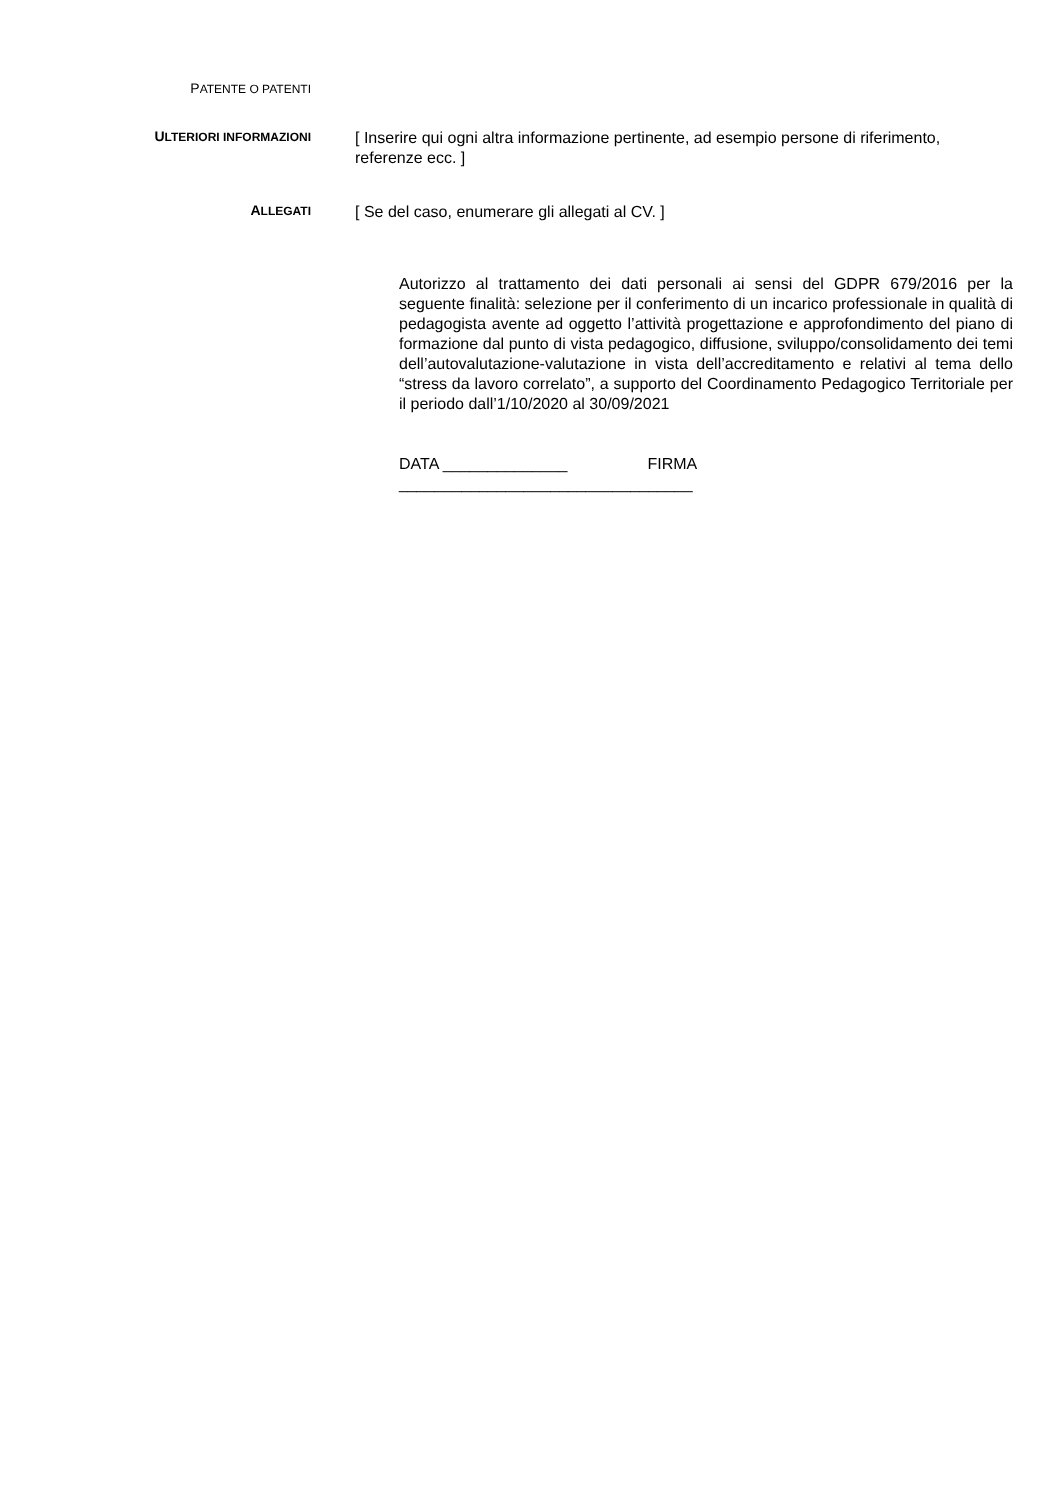PATENTE O PATENTI
ULTERIORI INFORMAZIONI
[ Inserire qui ogni altra informazione pertinente, ad esempio persone di riferimento, referenze ecc. ]
ALLEGATI
[ Se del caso, enumerare gli allegati al CV. ]
Autorizzo al trattamento dei dati personali ai sensi del GDPR 679/2016 per la seguente finalità: selezione per il conferimento di un incarico professionale in qualità di pedagogista avente ad oggetto l’attività progettazione e approfondimento del piano di formazione dal punto di vista pedagogico, diffusione, sviluppo/consolidamento dei temi dell’autovalutazione-valutazione in vista dell’accreditamento e relativi al tema dello “stress da lavoro correlato”, a supporto del Coordinamento Pedagogico Territoriale per il periodo dall’1/10/2020 al 30/09/2021
DATA ______________ FIRMA
_________________________________